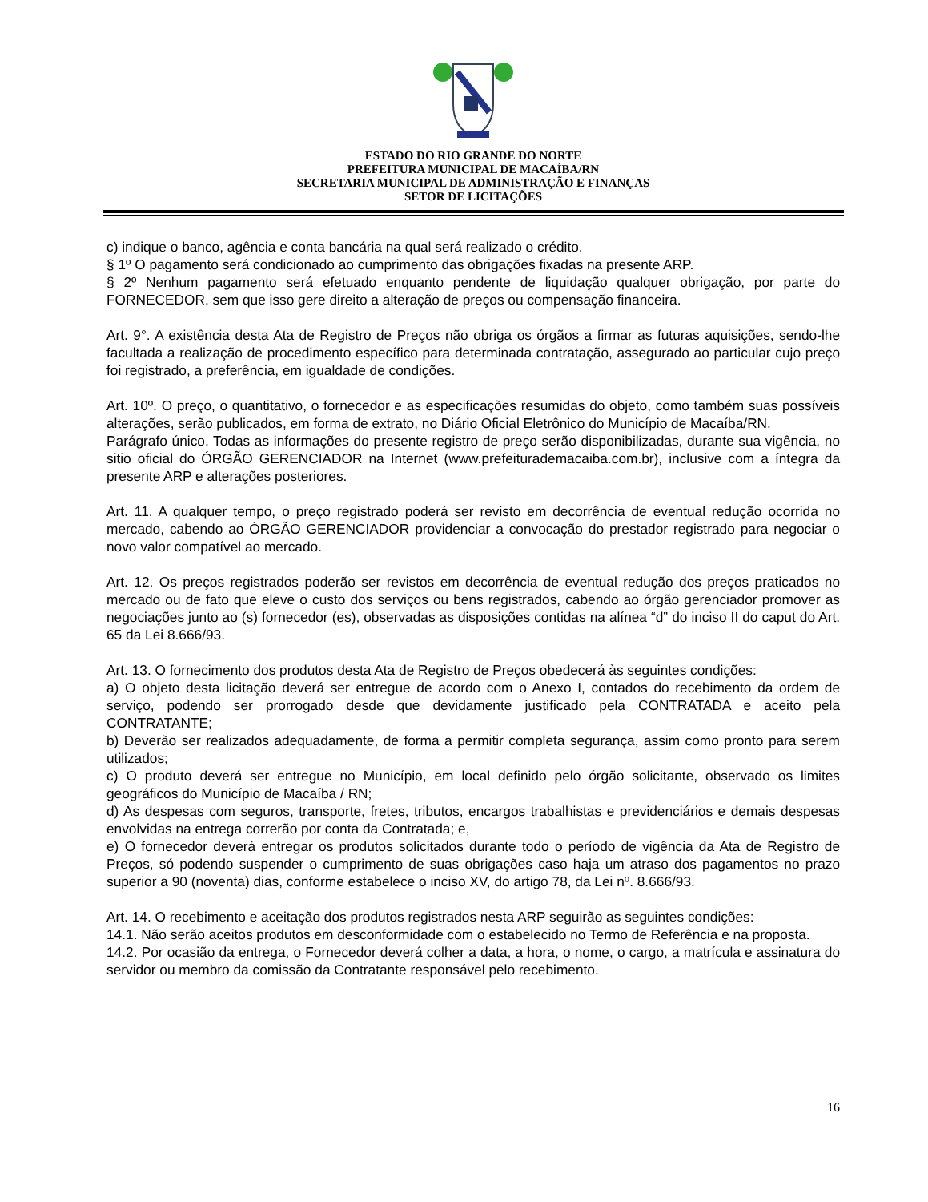ESTADO DO RIO GRANDE DO NORTE
PREFEITURA MUNICIPAL DE MACAÍBA/RN
SECRETARIA MUNICIPAL DE ADMINISTRAÇÃO E FINANÇAS
SETOR DE LICITAÇÕES
c) indique o banco, agência e conta bancária na qual será realizado o crédito.
§ 1º O pagamento será condicionado ao cumprimento das obrigações fixadas na presente ARP.
§ 2º Nenhum pagamento será efetuado enquanto pendente de liquidação qualquer obrigação, por parte do FORNECEDOR, sem que isso gere direito a alteração de preços ou compensação financeira.
Art. 9°. A existência desta Ata de Registro de Preços não obriga os órgãos a firmar as futuras aquisições, sendo-lhe facultada a realização de procedimento específico para determinada contratação, assegurado ao particular cujo preço foi registrado, a preferência, em igualdade de condições.
Art. 10º. O preço, o quantitativo, o fornecedor e as especificações resumidas do objeto, como também suas possíveis alterações, serão publicados, em forma de extrato, no Diário Oficial Eletrônico do Município de Macaíba/RN.
Parágrafo único. Todas as informações do presente registro de preço serão disponibilizadas, durante sua vigência, no sitio oficial do ÓRGÃO GERENCIADOR na Internet (www.prefeiturademacaiba.com.br), inclusive com a íntegra da presente ARP e alterações posteriores.
Art. 11. A qualquer tempo, o preço registrado poderá ser revisto em decorrência de eventual redução ocorrida no mercado, cabendo ao ÓRGÃO GERENCIADOR providenciar a convocação do prestador registrado para negociar o novo valor compatível ao mercado.
Art. 12. Os preços registrados poderão ser revistos em decorrência de eventual redução dos preços praticados no mercado ou de fato que eleve o custo dos serviços ou bens registrados, cabendo ao órgão gerenciador promover as negociações junto ao (s) fornecedor (es), observadas as disposições contidas na alínea “d” do inciso II do caput do Art. 65 da Lei 8.666/93.
Art. 13. O fornecimento dos produtos desta Ata de Registro de Preços obedecerá às seguintes condições:
a) O objeto desta licitação deverá ser entregue de acordo com o Anexo I, contados do recebimento da ordem de serviço, podendo ser prorrogado desde que devidamente justificado pela CONTRATADA e aceito pela CONTRATANTE;
b) Deverão ser realizados adequadamente, de forma a permitir completa segurança, assim como pronto para serem utilizados;
c) O produto deverá ser entregue no Município, em local definido pelo órgão solicitante, observado os limites geográficos do Município de Macaíba / RN;
d) As despesas com seguros, transporte, fretes, tributos, encargos trabalhistas e previdenciários e demais despesas envolvidas na entrega correrão por conta da Contratada; e,
e) O fornecedor deverá entregar os produtos solicitados durante todo o período de vigência da Ata de Registro de Preços, só podendo suspender o cumprimento de suas obrigações caso haja um atraso dos pagamentos no prazo superior a 90 (noventa) dias, conforme estabelece o inciso XV, do artigo 78, da Lei nº. 8.666/93.
Art. 14. O recebimento e aceitação dos produtos registrados nesta ARP seguirão as seguintes condições:
14.1. Não serão aceitos produtos em desconformidade com o estabelecido no Termo de Referência e na proposta.
14.2. Por ocasião da entrega, o Fornecedor deverá colher a data, a hora, o nome, o cargo, a matrícula e assinatura do servidor ou membro da comissão da Contratante responsável pelo recebimento.
16